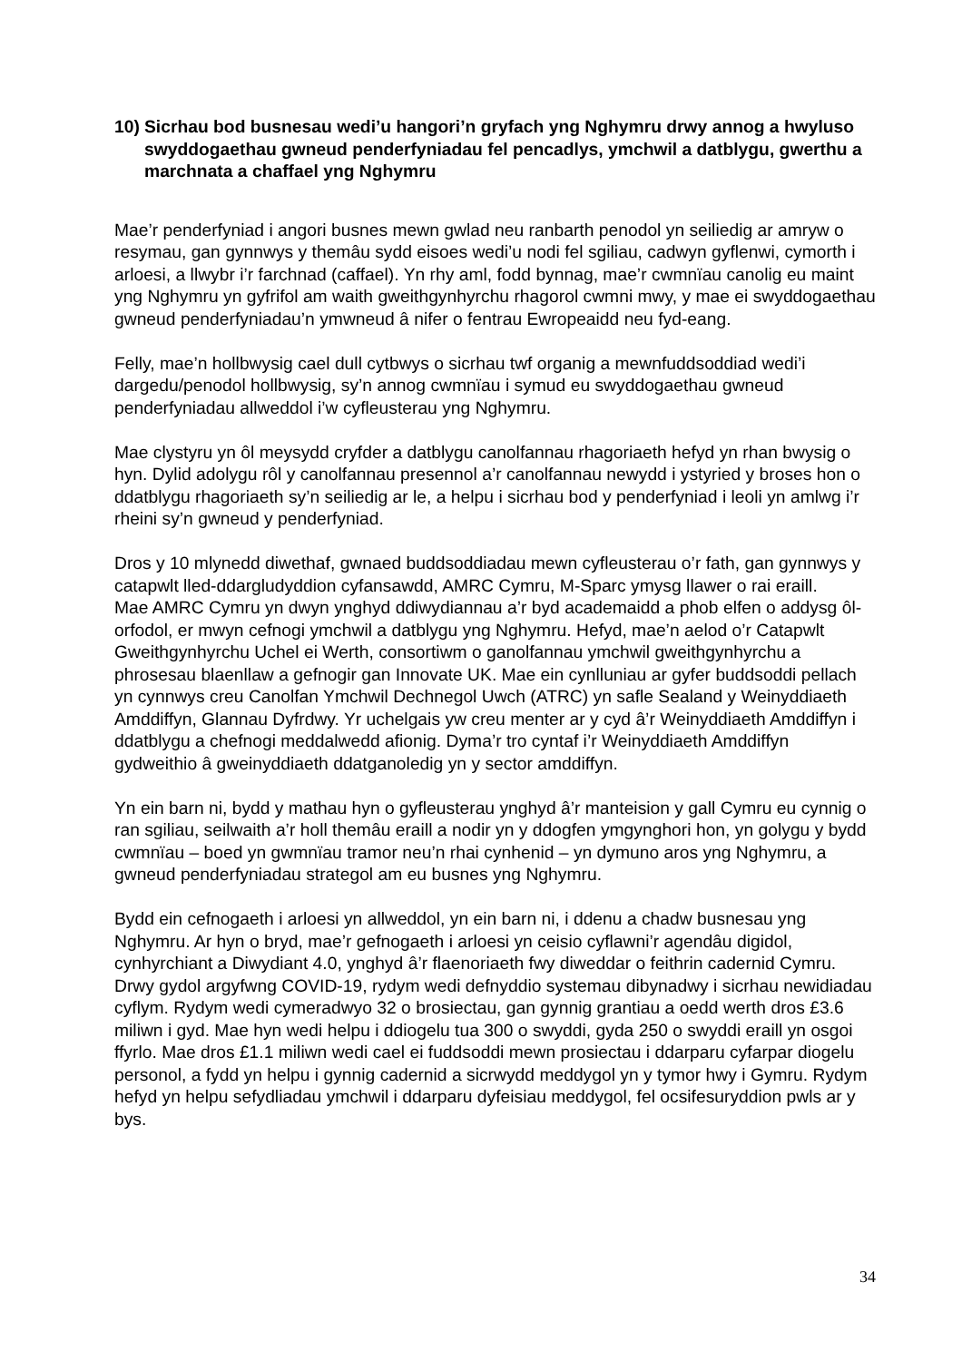10) Sicrhau bod busnesau wedi’u hangori’n gryfach yng Nghymru drwy annog a hwyluso swyddogaethau gwneud penderfyniadau fel pencadlys, ymchwil a datblygu, gwerthu a marchnata a chaffael yng Nghymru
Mae’r penderfyniad i angori busnes mewn gwlad neu ranbarth penodol yn seiliedig ar amryw o resymau, gan gynnwys y themâu sydd eisoes wedi’u nodi fel sgiliau, cadwyn gyflenwi, cymorth i arloesi, a llwybr i’r farchnad (caffael). Yn rhy aml, fodd bynnag, mae’r cwmnïau canolig eu maint yng Nghymru yn gyfrifol am waith gweithgynhyrchu rhagorol cwmni mwy, y mae ei swyddogaethau gwneud penderfyniadau’n ymwneud â nifer o fentrau Ewropeaidd neu fyd-eang.
Felly, mae’n hollbwysig cael dull cytbwys o sicrhau twf organig a mewnfuddsoddiad wedi’i dargedu/penodol hollbwysig, sy’n annog cwmnïau i symud eu swyddogaethau gwneud penderfyniadau allweddol i’w cyfleusterau yng Nghymru.
Mae clystyru yn ôl meysydd cryfder a datblygu canolfannau rhagoriaeth hefyd yn rhan bwysig o hyn. Dylid adolygu rôl y canolfannau presennol a’r canolfannau newydd i ystyried y broses hon o ddatblygu rhagoriaeth sy’n seiliedig ar le, a helpu i sicrhau bod y penderfyniad i leoli yn amlwg i’r rheini sy’n gwneud y penderfyniad.
Dros y 10 mlynedd diwethaf, gwnaed buddsoddiadau mewn cyfleusterau o’r fath, gan gynnwys y catapwlt lled-ddargludyddion cyfansawdd, AMRC Cymru, M-Sparc ymysg llawer o rai eraill.
Mae AMRC Cymru yn dwyn ynghyd ddiwydiannau a’r byd academaidd a phob elfen o addysg ôl-orfodol, er mwyn cefnogi ymchwil a datblygu yng Nghymru. Hefyd, mae’n aelod o’r Catapwlt Gweithgynhyrchu Uchel ei Werth, consortiwm o ganolfannau ymchwil gweithgynhyrchu a phrosesau blaenllaw a gefnogir gan Innovate UK. Mae ein cynlluniau ar gyfer buddsoddi pellach yn cynnwys creu Canolfan Ymchwil Dechnegol Uwch (ATRC) yn safle Sealand y Weinyddiaeth Amddiffyn, Glannau Dyfrdwy. Yr uchelgais yw creu menter ar y cyd â’r Weinyddiaeth Amddiffyn i ddatblygu a chefnogi meddalwedd afionig. Dyma’r tro cyntaf i’r Weinyddiaeth Amddiffyn gydweithio â gweinyddiaeth ddatganoledig yn y sector amddiffyn.
Yn ein barn ni, bydd y mathau hyn o gyfleusterau ynghyd â’r manteision y gall Cymru eu cynnig o ran sgiliau, seilwaith a’r holl themâu eraill a nodir yn y ddogfen ymgynghori hon, yn golygu y bydd cwmnïau – boed yn gwmnïau tramor neu’n rhai cynhenid – yn dymuno aros yng Nghymru, a gwneud penderfyniadau strategol am eu busnes yng Nghymru.
Bydd ein cefnogaeth i arloesi yn allweddol, yn ein barn ni, i ddenu a chadw busnesau yng Nghymru. Ar hyn o bryd, mae’r gefnogaeth i arloesi yn ceisio cyflawni’r agendâu digidol, cynhyrchiant a Diwydiant 4.0, ynghyd â’r flaenoriaeth fwy diweddar o feithrin cadernid Cymru. Drwy gydol argyfwng COVID-19, rydym wedi defnyddio systemau dibynadwy i sicrhau newidiadau cyflym. Rydym wedi cymeradwyo 32 o brosiectau, gan gynnig grantiau a oedd werth dros £3.6 miliwn i gyd. Mae hyn wedi helpu i ddiogelu tua 300 o swyddi, gyda 250 o swyddi eraill yn osgoi ffyrlo. Mae dros £1.1 miliwn wedi cael ei fuddsoddi mewn prosiectau i ddarparu cyfarpar diogelu personol, a fydd yn helpu i gynnig cadernid a sicrwydd meddygol yn y tymor hwy i Gymru. Rydym hefyd yn helpu sefydliadau ymchwil i ddarparu dyfeisiau meddygol, fel ocsifesuryddion pwls ar y bys.
34